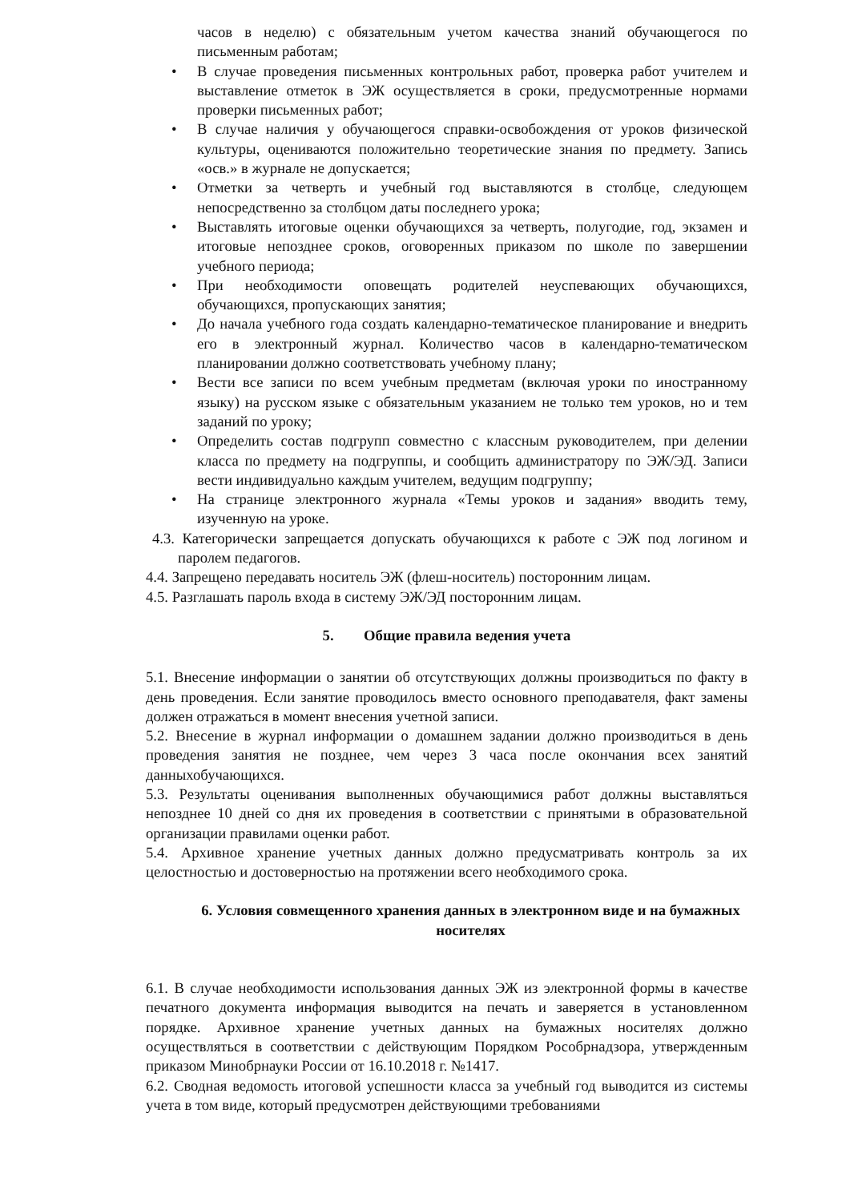часов в неделю) с обязательным учетом качества знаний обучающегося по письменным работам;
• В случае проведения письменных контрольных работ, проверка работ учителем и выставление отметок в ЭЖ осуществляется в сроки, предусмотренные нормами проверки письменных работ;
• В случае наличия у обучающегося справки-освобождения от уроков физической культуры, оцениваются положительно теоретические знания по предмету. Запись «осв.» в журнале не допускается;
• Отметки за четверть и учебный год выставляются в столбце, следующем непосредственно за столбцом даты последнего урока;
• Выставлять итоговые оценки обучающихся за четверть, полугодие, год, экзамен и итоговые непозднее сроков, оговоренных приказом по школе по завершении учебного периода;
• При необходимости оповещать родителей неуспевающих обучающихся, обучающихся, пропускающих занятия;
• До начала учебного года создать календарно-тематическое планирование и внедрить его в электронный журнал. Количество часов в календарно-тематическом планировании должно соответствовать учебному плану;
• Вести все записи по всем учебным предметам (включая уроки по иностранному языку) на русском языке с обязательным указанием не только тем уроков, но и тем заданий по уроку;
• Определить состав подгрупп совместно с классным руководителем, при делении класса по предмету на подгруппы, и сообщить администратору по ЭЖ/ЭД. Записи вести индивидуально каждым учителем, ведущим подгруппу;
• На странице электронного журнала «Темы уроков и задания» вводить тему, изученную на уроке.
4.3. Категорически запрещается допускать обучающихся к работе с ЭЖ под логином и паролем педагогов.
4.4. Запрещено передавать носитель ЭЖ (флеш-носитель) посторонним лицам.
4.5. Разглашать пароль входа в систему ЭЖ/ЭД посторонним лицам.
5. Общие правила ведения учета
5.1. Внесение информации о занятии об отсутствующих должны производиться по факту в день проведения. Если занятие проводилось вместо основного преподавателя, факт замены должен отражаться в момент внесения учетной записи.
5.2. Внесение в журнал информации о домашнем задании должно производиться в день проведения занятия не позднее, чем через 3 часа после окончания всех занятий данныхобучающихся.
5.3. Результаты оценивания выполненных обучающимися работ должны выставляться непозднее 10 дней со дня их проведения в соответствии с принятыми в образовательной организации правилами оценки работ.
5.4. Архивное хранение учетных данных должно предусматривать контроль за их целостностью и достоверностью на протяжении всего необходимого срока.
6. Условия совмещенного хранения данных в электронном виде и на бумажных носителях
6.1. В случае необходимости использования данных ЭЖ из электронной формы в качестве печатного документа информация выводится на печать и заверяется в установленном порядке. Архивное хранение учетных данных на бумажных носителях должно осуществляться в соответствии с действующим Порядком Рособрнадзора, утвержденным приказом Минобрнауки России от 16.10.2018 г. №1417.
6.2. Сводная ведомость итоговой успешности класса за учебный год выводится из системы учета в том виде, который предусмотрен действующими требованиями